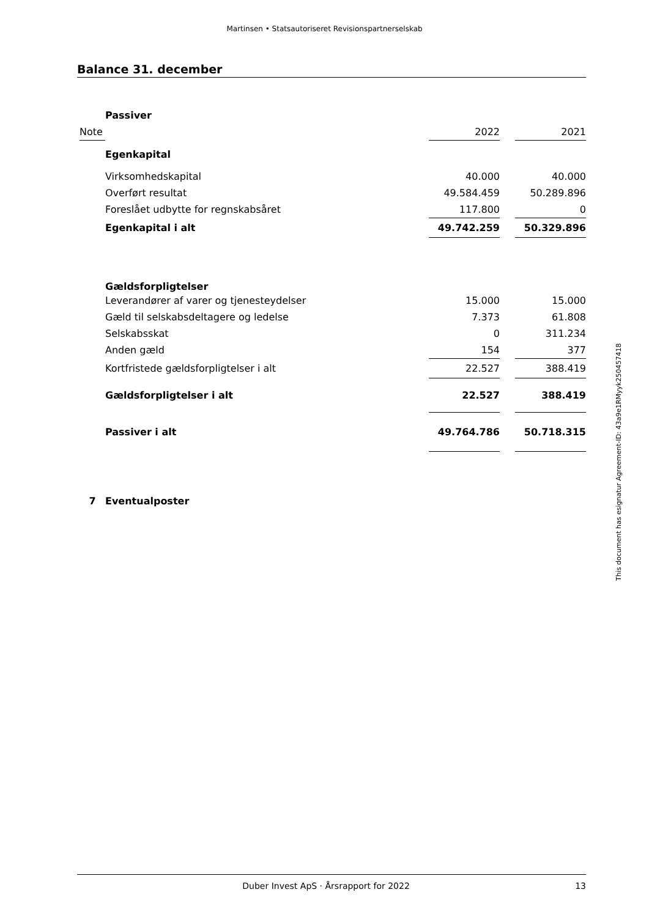Martinsen • Statsautoriseret Revisionspartnerselskab
Balance 31. december
| | Passiver | | | |
| Note | | 2022 | | 2021 |
| | Egenkapital | | | |
| | Virksomhedskapital | 40.000 | | 40.000 |
| | Overført resultat | 49.584.459 | | 50.289.896 |
| | Foreslået udbytte for regnskabsåret | 117.800 | | 0 |
| | Egenkapital i alt | 49.742.259 | | 50.329.896 |
| | Gældsforpligtelser | | | |
| | Leverandører af varer og tjenesteydelser | 15.000 | | 15.000 |
| | Gæld til selskabsdeltagere og ledelse | 7.373 | | 61.808 |
| | Selskabsskat | 0 | | 311.234 |
| | Anden gæld | 154 | | 377 |
| | Kortfristede gældsforpligtelser i alt | 22.527 | | 388.419 |
| | Gældsforpligtelser i alt | 22.527 | | 388.419 |
| | Passiver i alt | 49.764.786 | | 50.718.315 |
| 7 | Eventualposter | | | |
This document has esignatur Agreement-ID: 43a9e1RMyyk250457418
Duber Invest ApS · Årsrapport for 2022 13